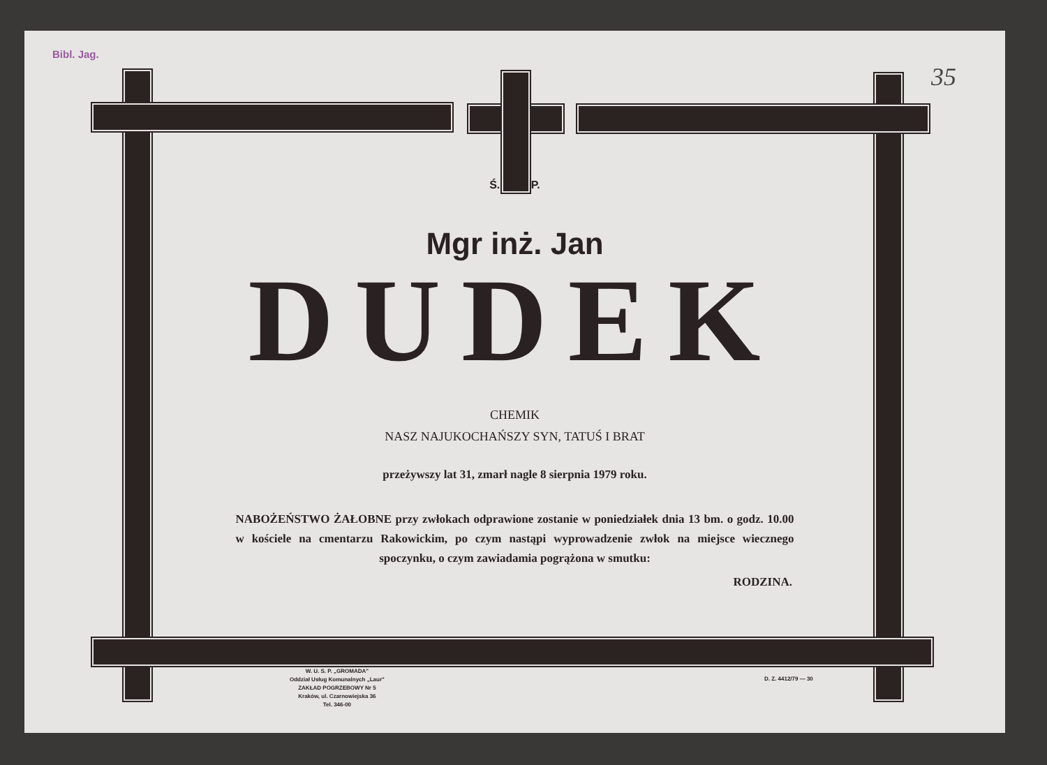Bibl. Jag.
35
Ś. P.
Mgr inż. Jan
DUDEK
CHEMIK
NASZ NAJUKOCHAŃSZY SYN, TATUŚ I BRAT
przeżywszy lat 31, zmarł nagle 8 sierpnia 1979 roku.
NABOŻEŃSTWO ŻAŁOBNE przy zwłokach odprawione zostanie w poniedziałek dnia 13 bm. o godz. 10.00 w kościele na cmentarzu Rakowickim, po czym nastąpi wyprowadzenie zwłok na miejsce wiecznego spoczynku, o czym zawiadamia pogrążona w smutku:
RODZINA.
W. U. S. P. „GROMADA"
Oddział Usług Komunalnych „Laur"
ZAKŁAD POGRZEBOWY Nr 5
Kraków, ul. Czarnowiejska 36
Tel. 346-00
D. Z. 4412/79 — 30